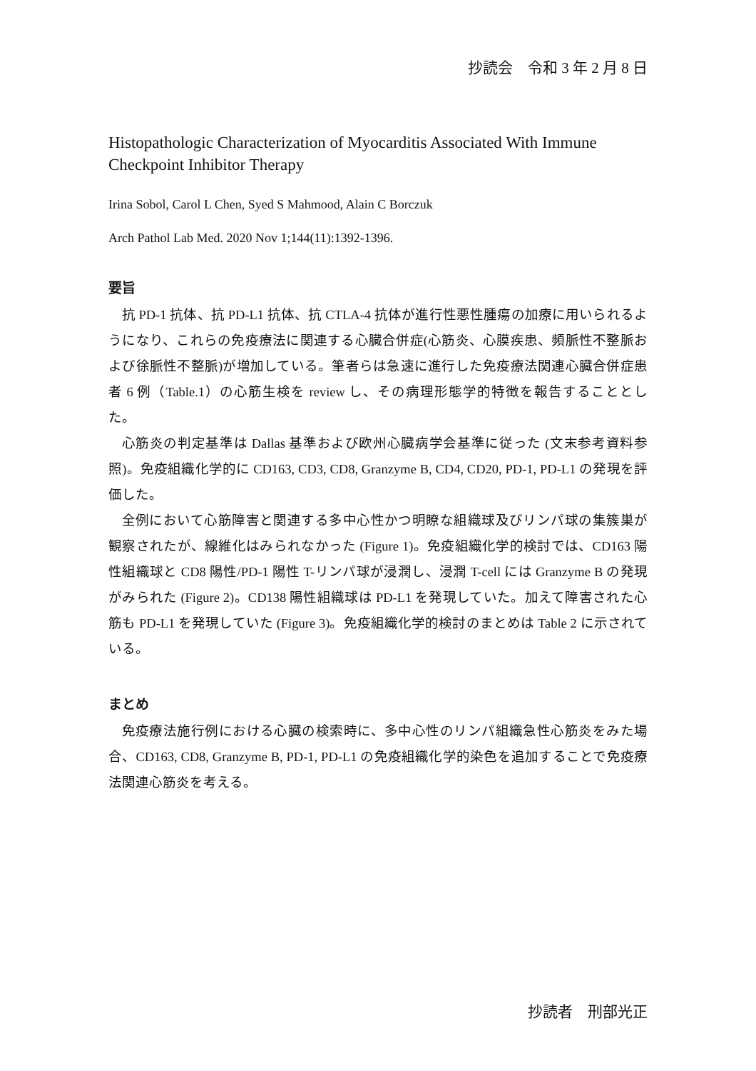抄読会　令和 3 年 2 月 8 日
Histopathologic Characterization of Myocarditis Associated With Immune Checkpoint Inhibitor Therapy
Irina Sobol, Carol L Chen, Syed S Mahmood, Alain C Borczuk
Arch Pathol Lab Med. 2020 Nov 1;144(11):1392-1396.
要旨
抗 PD-1 抗体、抗 PD-L1 抗体、抗 CTLA-4 抗体が進行性悪性腫瘍の加療に用いられるようになり、これらの免疫療法に関連する心臓合併症(心筋炎、心膜疾患、頻脈性不整脈および徐脈性不整脈)が増加している。筆者らは急速に進行した免疫療法関連心臓合併症患者 6 例（Table.1）の心筋生検を review し、その病理形態学的特徴を報告することとした。
心筋炎の判定基準は Dallas 基準および欧州心臓病学会基準に従った (文末参考資料参照)。免疫組織化学的に CD163, CD3, CD8, Granzyme B, CD4, CD20, PD-1, PD-L1 の発現を評価した。
全例において心筋障害と関連する多中心性かつ明瞭な組織球及びリンパ球の集簇巣が観察されたが、線維化はみられなかった (Figure 1)。免疫組織化学的検討では、CD163 陽性組織球と CD8 陽性/PD-1 陽性 T-リンパ球が浸潤し、浸潤 T-cell には Granzyme B の発現がみられた (Figure 2)。CD138 陽性組織球は PD-L1 を発現していた。加えて障害された心筋も PD-L1 を発現していた (Figure 3)。免疫組織化学的検討のまとめは Table 2 に示されている。
まとめ
免疫療法施行例における心臓の検索時に、多中心性のリンパ組織急性心筋炎をみた場合、CD163, CD8, Granzyme B, PD-1, PD-L1 の免疫組織化学的染色を追加することで免疫療法関連心筋炎を考える。
抄読者　刑部光正